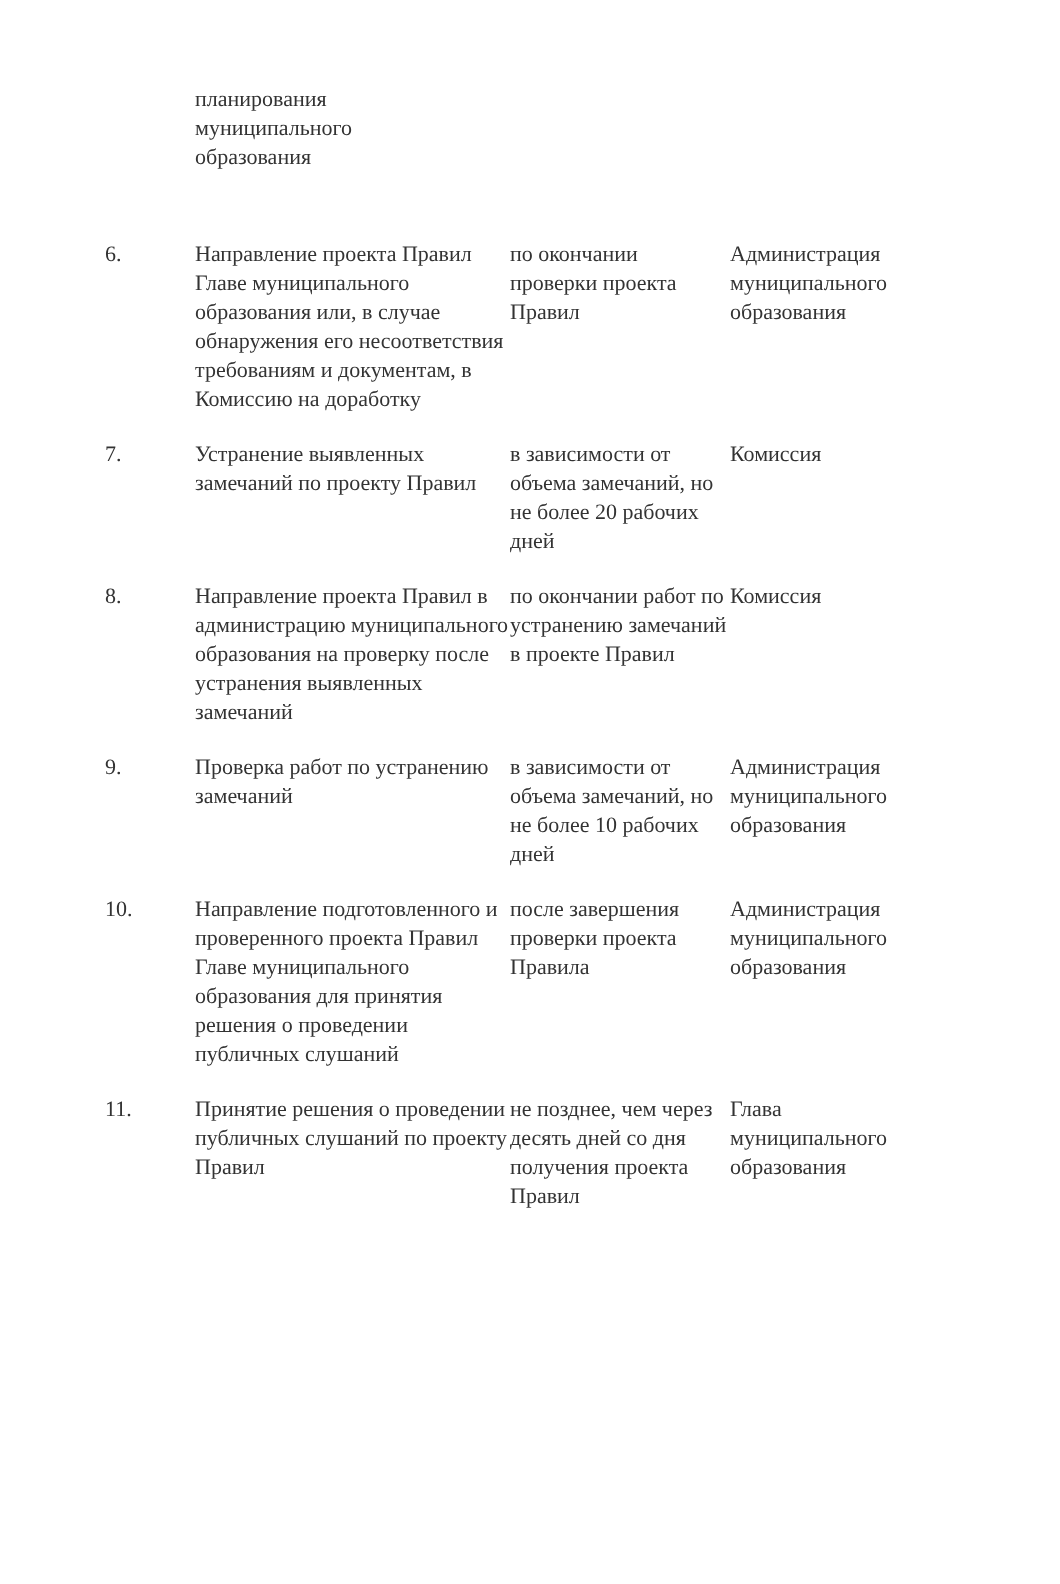| | планирования муниципального образования | | |
| 6. | Направление проекта Правил Главе муниципального образования или, в случае обнаружения его несоответствия требованиям и документам, в Комиссию на доработку | по окончании проверки проекта Правил | Администрация муниципального образования |
| 7. | Устранение выявленных замечаний по проекту Правил | в зависимости от объема замечаний, но не более 20 рабочих дней | Комиссия |
| 8. | Направление проекта Правил в администрацию муниципального образования на проверку после устранения выявленных замечаний | по окончании работ по устранению замечаний в проекте Правил | Комиссия |
| 9. | Проверка работ по устранению замечаний | в зависимости от объема замечаний, но не более 10 рабочих дней | Администрация муниципального образования |
| 10. | Направление подготовленного и проверенного проекта Правил Главе муниципального образования для принятия решения о проведении публичных слушаний | после завершения проверки проекта Правила | Администрация муниципального образования |
| 11. | Принятие решения о проведении публичных слушаний по проекту Правил | не позднее, чем через десять дней со дня получения проекта Правил | Глава муниципального образования |